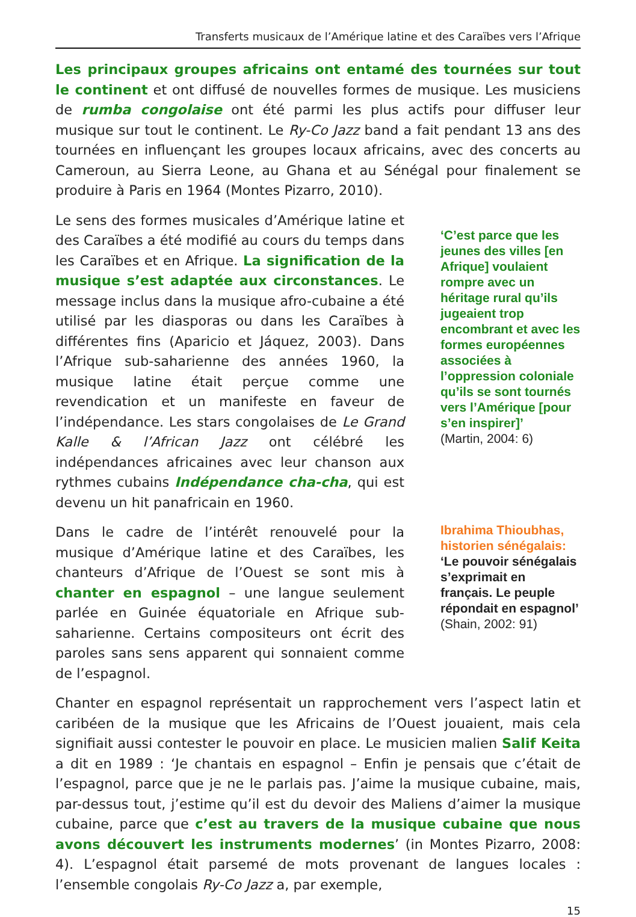Transferts musicaux de l’Amérique latine et des Caraïbes vers l’Afrique
Les principaux groupes africains ont entamé des tournées sur tout le continent et ont diffusé de nouvelles formes de musique. Les musiciens de rumba congolaise ont été parmi les plus actifs pour diffuser leur musique sur tout le continent. Le Ry-Co Jazz band a fait pendant 13 ans des tournées en influençant les groupes locaux africains, avec des concerts au Cameroun, au Sierra Leone, au Ghana et au Sénégal pour finalement se produire à Paris en 1964 (Montes Pizarro, 2010).
Le sens des formes musicales d’Amérique latine et des Caraïbes a été modifié au cours du temps dans les Caraïbes et en Afrique. La signification de la musique s’est adaptée aux circonstances. Le message inclus dans la musique afro-cubaine a été utilisé par les diasporas ou dans les Caraïbes à différentes fins (Aparicio et Jáquez, 2003). Dans l’Afrique sub-saharienne des années 1960, la musique latine était perçue comme une revendication et un manifeste en faveur de l’indépendance. Les stars congolaises de Le Grand Kalle & l’African Jazz ont célébré les indépendances africaines avec leur chanson aux rythmes cubains Indépendance cha-cha, qui est devenu un hit panafricain en 1960.
‘C’est parce que les jeunes des villes [en Afrique] voulaient rompre avec un héritage rural qu’ils jugeaient trop encombrant et avec les formes européennes associées à l’oppression coloniale qu’ils se sont tournés vers l’Amérique [pour s’en inspirer]’
(Martin, 2004: 6)
Dans le cadre de l’intérêt renouvelé pour la musique d’Amérique latine et des Caraïbes, les chanteurs d’Afrique de l’Ouest se sont mis à chanter en espagnol – une langue seulement parlée en Guinée équatoriale en Afrique sub-saharienne. Certains compositeurs ont écrit des paroles sans sens apparent qui sonnaient comme de l’espagnol.
Ibrahima Thioubhas, historien sénégalais:
‘Le pouvoir sénégalais s’exprimait en français. Le peuple répondait en espagnol’
(Shain, 2002: 91)
Chanter en espagnol représentait un rapprochement vers l’aspect latin et caribéen de la musique que les Africains de l’Ouest jouaient, mais cela signifiait aussi contester le pouvoir en place. Le musicien malien Salif Keita a dit en 1989 : ‘Je chantais en espagnol – Enfin je pensais que c’était de l’espagnol, parce que je ne le parlais pas. J’aime la musique cubaine, mais, par-dessus tout, j’estime qu’il est du devoir des Maliens d’aimer la musique cubaine, parce que c’est au travers de la musique cubaine que nous avons découvert les instruments modernes’ (in Montes Pizarro, 2008: 4). L’espagnol était parsemé de mots provenant de langues locales : l’ensemble congolais Ry-Co Jazz a, par exemple,
15